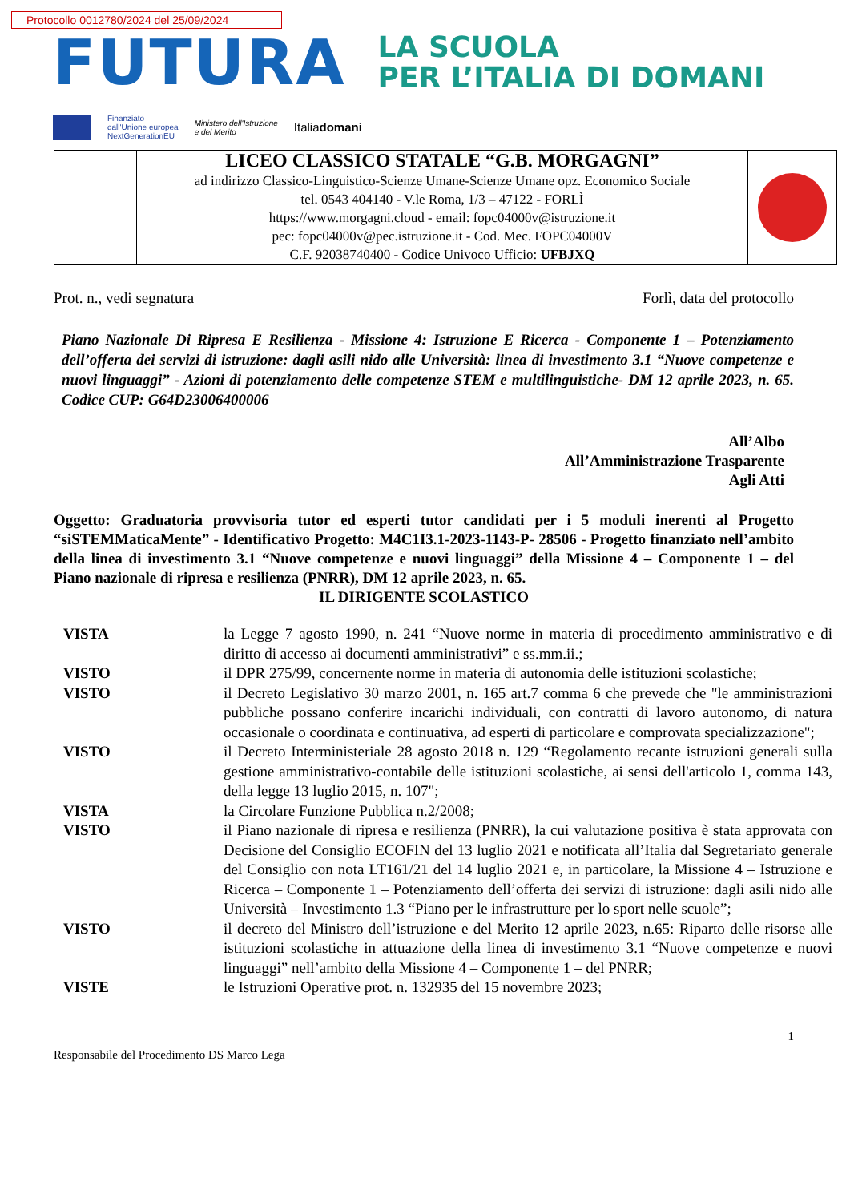Protocollo 0012780/2024 del 25/09/2024
FUTURA
LA SCUOLA
PER L’ITALIA DI DOMANI
Finanziato
dall'Unione europea
NextGenerationEU
Ministero dell'Istruzione
e del Merito
Italiadomani
| | LICEO CLASSICO STATALE “G.B. MORGAGNI” ad indirizzo Classico-Linguistico-Scienze Umane-Scienze Umane opz. Economico Sociale tel. 0543 404140 - V.le Roma, 1/3 – 47122 - FORLÌ https://www.morgagni.cloud - email: fopc04000v@istruzione.it pec: fopc04000v@pec.istruzione.it - Cod. Mec. FOPC04000V C.F. 92038740400 - Codice Univoco Ufficio: UFBJXQ | |
Prot. n., vedi segnatura Forlì, data del protocollo
Piano Nazionale Di Ripresa E Resilienza - Missione 4: Istruzione E Ricerca - Componente 1 – Potenziamento dell’offerta dei servizi di istruzione: dagli asili nido alle Università: linea di investimento 3.1 “Nuove competenze e nuovi linguaggi” - Azioni di potenziamento delle competenze STEM e multilinguistiche- DM 12 aprile 2023, n. 65. Codice CUP: G64D23006400006
All’Albo
All’Amministrazione Trasparente
Agli Atti
Oggetto: Graduatoria provvisoria tutor ed esperti tutor candidati per i 5 moduli inerenti al Progetto “siSTEMMaticaMente” - Identificativo Progetto: M4C1I3.1-2023-1143-P- 28506 - Progetto finanziato nell’ambito della linea di investimento 3.1 “Nuove competenze e nuovi linguaggi” della Missione 4 – Componente 1 – del Piano nazionale di ripresa e resilienza (PNRR), DM 12 aprile 2023, n. 65.
IL DIRIGENTE SCOLASTICO
| VISTA | la Legge 7 agosto 1990, n. 241 “Nuove norme in materia di procedimento amministrativo e di diritto di accesso ai documenti amministrativi” e ss.mm.ii.; |
| VISTO | il DPR 275/99, concernente norme in materia di autonomia delle istituzioni scolastiche; |
| VISTO | il Decreto Legislativo 30 marzo 2001, n. 165 art.7 comma 6 che prevede che "le amministrazioni pubbliche possano conferire incarichi individuali, con contratti di lavoro autonomo, di natura occasionale o coordinata e continuativa, ad esperti di particolare e comprovata specializzazione"; |
| VISTO | il Decreto Interministeriale 28 agosto 2018 n. 129 “Regolamento recante istruzioni generali sulla gestione amministrativo-contabile delle istituzioni scolastiche, ai sensi dell'articolo 1, comma 143, della legge 13 luglio 2015, n. 107"; |
| VISTA | la Circolare Funzione Pubblica n.2/2008; |
| VISTO | il Piano nazionale di ripresa e resilienza (PNRR), la cui valutazione positiva è stata approvata con Decisione del Consiglio ECOFIN del 13 luglio 2021 e notificata all’Italia dal Segretariato generale del Consiglio con nota LT161/21 del 14 luglio 2021 e, in particolare, la Missione 4 – Istruzione e Ricerca – Componente 1 – Potenziamento dell’offerta dei servizi di istruzione: dagli asili nido alle Università – Investimento 1.3 “Piano per le infrastrutture per lo sport nelle scuole”; |
| VISTO | il decreto del Ministro dell’istruzione e del Merito 12 aprile 2023, n.65: Riparto delle risorse alle istituzioni scolastiche in attuazione della linea di investimento 3.1 “Nuove competenze e nuovi linguaggi” nell’ambito della Missione 4 – Componente 1 – del PNRR; |
| VISTE | le Istruzioni Operative prot. n. 132935 del 15 novembre 2023; |
1
Responsabile del Procedimento DS Marco Lega